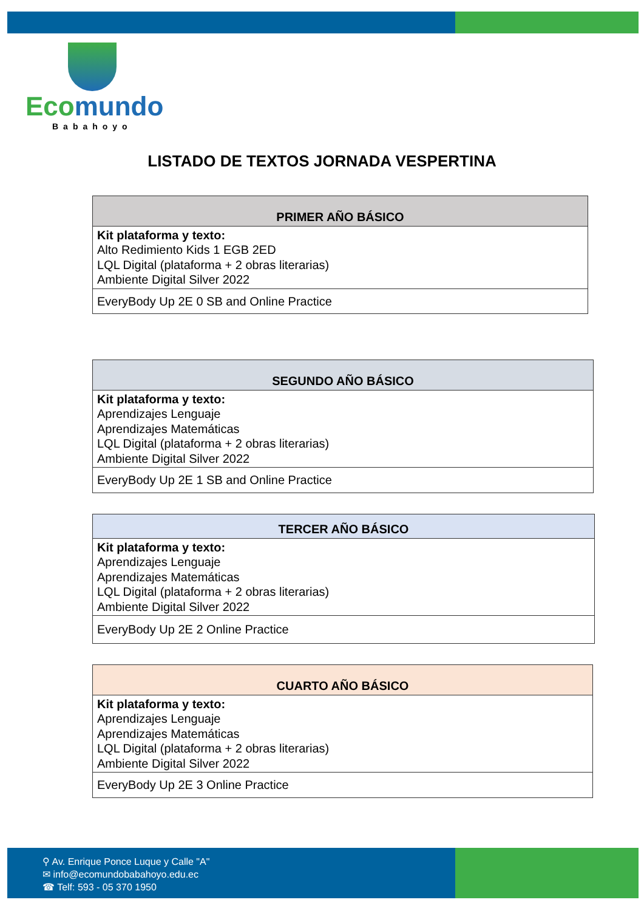Ecomundo
Babahoyo
LISTADO DE TEXTOS JORNADA VESPERTINA
| PRIMER AÑO BÁSICO |
| --- |
| Kit plataforma y texto: Alto Redimiento Kids 1 EGB 2ED LQL Digital (plataforma + 2 obras literarias) Ambiente Digital Silver 2022 |
| EveryBody Up 2E 0 SB and Online Practice |
| SEGUNDO AÑO BÁSICO |
| --- |
| Kit plataforma y texto: Aprendizajes Lenguaje Aprendizajes Matemáticas LQL Digital (plataforma + 2 obras literarias) Ambiente Digital Silver 2022 |
| EveryBody Up 2E 1 SB and Online Practice |
| TERCER AÑO BÁSICO |
| --- |
| Kit plataforma y texto: Aprendizajes Lenguaje Aprendizajes Matemáticas LQL Digital (plataforma + 2 obras literarias) Ambiente Digital Silver 2022 |
| EveryBody Up 2E 2 Online Practice |
| CUARTO AÑO BÁSICO |
| --- |
| Kit plataforma y texto: Aprendizajes Lenguaje Aprendizajes Matemáticas LQL Digital (plataforma + 2 obras literarias) Ambiente Digital Silver 2022 |
| EveryBody Up 2E 3 Online Practice |
⚲ Av. Enrique Ponce Luque y Calle "A"
✉ info@ecomundobabahoyo.edu.ec
☎ Telf: 593 - 05 370 1950